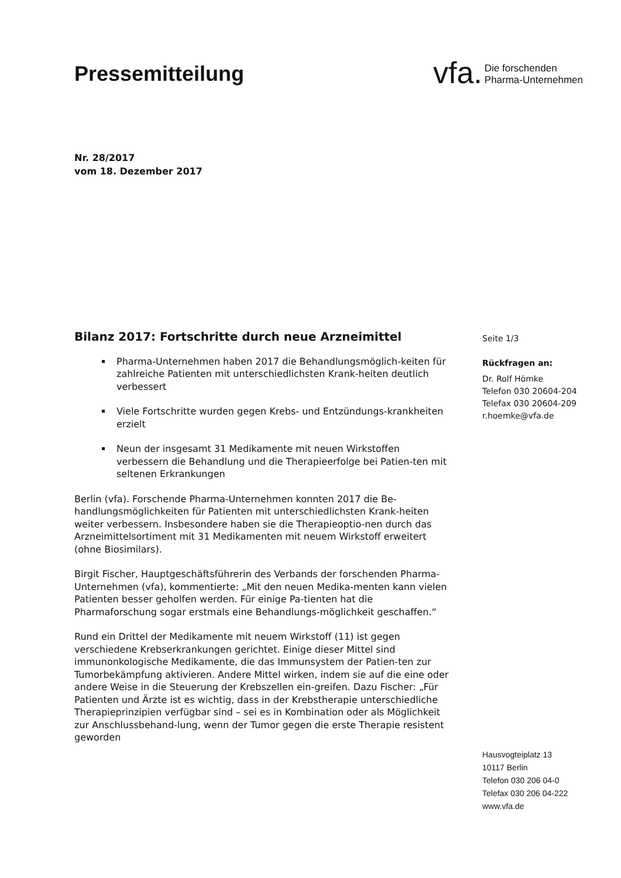Pressemitteilung
vfa. Die forschenden
Pharma-Unternehmen
Nr. 28/2017
vom 18. Dezember 2017
Bilanz 2017: Fortschritte durch neue Arzneimittel
Pharma-Unternehmen haben 2017 die Behandlungsmöglich-keiten für zahlreiche Patienten mit unterschiedlichsten Krank-heiten deutlich verbessert
Viele Fortschritte wurden gegen Krebs- und Entzündungs-krankheiten erzielt
Neun der insgesamt 31 Medikamente mit neuen Wirkstoffen verbessern die Behandlung und die Therapieerfolge bei Patien-ten mit seltenen Erkrankungen
Berlin (vfa). Forschende Pharma-Unternehmen konnten 2017 die Be-handlungsmöglichkeiten für Patienten mit unterschiedlichsten Krank-heiten weiter verbessern. Insbesondere haben sie die Therapieoptio-nen durch das Arzneimittelsortiment mit 31 Medikamenten mit neuem Wirkstoff erweitert (ohne Biosimilars).
Birgit Fischer, Hauptgeschäftsführerin des Verbands der forschenden Pharma-Unternehmen (vfa), kommentierte: „Mit den neuen Medika-menten kann vielen Patienten besser geholfen werden. Für einige Pa-tienten hat die Pharmaforschung sogar erstmals eine Behandlungs-möglichkeit geschaffen.“
Rund ein Drittel der Medikamente mit neuem Wirkstoff (11) ist gegen verschiedene Krebserkrankungen gerichtet. Einige dieser Mittel sind immunonkologische Medikamente, die das Immunsystem der Patien-ten zur Tumorbekämpfung aktivieren. Andere Mittel wirken, indem sie auf die eine oder andere Weise in die Steuerung der Krebszellen ein-greifen. Dazu Fischer: „Für Patienten und Ärzte ist es wichtig, dass in der Krebstherapie unterschiedliche Therapieprinzipien verfügbar sind – sei es in Kombination oder als Möglichkeit zur Anschlussbehand-lung, wenn der Tumor gegen die erste Therapie resistent geworden
Seite 1/3
Rückfragen an:
Dr. Rolf Hömke
Telefon 030 20604-204
Telefax 030 20604-209
r.hoemke@vfa.de
Hausvogteiplatz 13
10117 Berlin
Telefon 030 206 04-0
Telefax 030 206 04-222
www.vfa.de